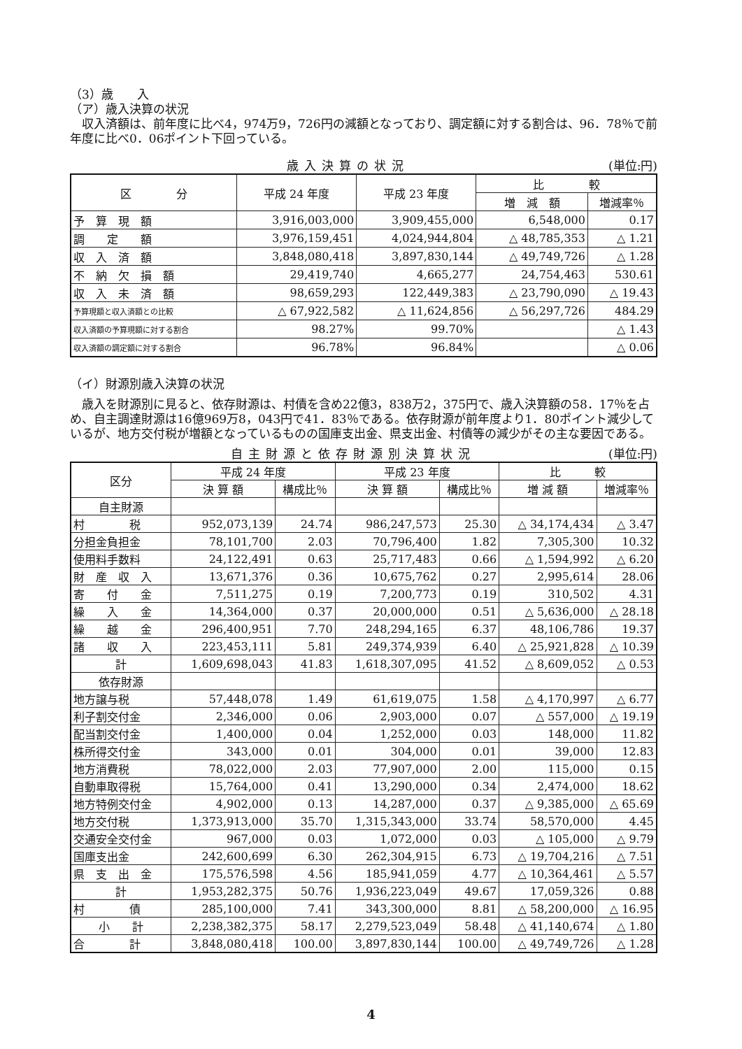（3）歳　　入
（ア）歳入決算の状況
　収入済額は、前年度に比べ4，974万9，726円の減額となっており、調定額に対する割合は、96．78％で前年度に比べ0．06ポイント下回っている。
歳入決算の状況 (単位:円)
| 区 分 | 平成 24 年度 | 平成 23 年度 | 比 較 | |
| --- | --- | --- | --- | --- |
| | | | 増 減 額 | 増減率％ |
| 予 算 現 額 | 3,916,003,000 | 3,909,455,000 | 6,548,000 | 0.17 |
| 調 定 額 | 3,976,159,451 | 4,024,944,804 | △ 48,785,353 | △ 1.21 |
| 収 入 済 額 | 3,848,080,418 | 3,897,830,144 | △ 49,749,726 | △ 1.28 |
| 不 納 欠 損 額 | 29,419,740 | 4,665,277 | 24,754,463 | 530.61 |
| 収 入 未 済 額 | 98,659,293 | 122,449,383 | △ 23,790,090 | △ 19.43 |
| 予算現額と収入済額との比較 | △ 67,922,582 | △ 11,624,856 | △ 56,297,726 | 484.29 |
| 収入済額の予算現額に対する割合 | 98.27% | 99.70% | | △ 1.43 |
| 収入済額の調定額に対する割合 | 96.78% | 96.84% | | △ 0.06 |
（イ）財源別歳入決算の状況
　歳入を財源別に見ると、依存財源は、村債を含め22億3，838万2，375円で、歳入決算額の58．17％を占め、自主調達財源は16億969万8，043円で41．83％である。依存財源が前年度より1．80ポイント減少しているが、地方交付税が増額となっているものの国庫支出金、県支出金、村債等の減少がその主な要因である。
自主財源と依存財源別決算状況 (単位:円)
| 区分 | 平成 24 年度 | | 平成 23 年度 | | 比 較 | |
| --- | --- | --- | --- | --- | --- | --- |
| | 決 算 額 | 構成比％ | 決 算 額 | 構成比％ | 増 減 額 | 増減率％ |
| 自主財源 | | | | | | |
| 村 税 | 952,073,139 | 24.74 | 986,247,573 | 25.30 | △ 34,174,434 | △ 3.47 |
| 分担金負担金 | 78,101,700 | 2.03 | 70,796,400 | 1.82 | 7,305,300 | 10.32 |
| 使用料手数料 | 24,122,491 | 0.63 | 25,717,483 | 0.66 | △ 1,594,992 | △ 6.20 |
| 財 産 収 入 | 13,671,376 | 0.36 | 10,675,762 | 0.27 | 2,995,614 | 28.06 |
| 寄 付 金 | 7,511,275 | 0.19 | 7,200,773 | 0.19 | 310,502 | 4.31 |
| 繰 入 金 | 14,364,000 | 0.37 | 20,000,000 | 0.51 | △ 5,636,000 | △ 28.18 |
| 繰 越 金 | 296,400,951 | 7.70 | 248,294,165 | 6.37 | 48,106,786 | 19.37 |
| 諸 収 入 | 223,453,111 | 5.81 | 249,374,939 | 6.40 | △ 25,921,828 | △ 10.39 |
| 計 | 1,609,698,043 | 41.83 | 1,618,307,095 | 41.52 | △ 8,609,052 | △ 0.53 |
| 依存財源 | | | | | | |
| 地方譲与税 | 57,448,078 | 1.49 | 61,619,075 | 1.58 | △ 4,170,997 | △ 6.77 |
| 利子割交付金 | 2,346,000 | 0.06 | 2,903,000 | 0.07 | △ 557,000 | △ 19.19 |
| 配当割交付金 | 1,400,000 | 0.04 | 1,252,000 | 0.03 | 148,000 | 11.82 |
| 株所得交付金 | 343,000 | 0.01 | 304,000 | 0.01 | 39,000 | 12.83 |
| 地方消費税 | 78,022,000 | 2.03 | 77,907,000 | 2.00 | 115,000 | 0.15 |
| 自動車取得税 | 15,764,000 | 0.41 | 13,290,000 | 0.34 | 2,474,000 | 18.62 |
| 地方特例交付金 | 4,902,000 | 0.13 | 14,287,000 | 0.37 | △ 9,385,000 | △ 65.69 |
| 地方交付税 | 1,373,913,000 | 35.70 | 1,315,343,000 | 33.74 | 58,570,000 | 4.45 |
| 交通安全交付金 | 967,000 | 0.03 | 1,072,000 | 0.03 | △ 105,000 | △ 9.79 |
| 国庫支出金 | 242,600,699 | 6.30 | 262,304,915 | 6.73 | △ 19,704,216 | △ 7.51 |
| 県 支 出 金 | 175,576,598 | 4.56 | 185,941,059 | 4.77 | △ 10,364,461 | △ 5.57 |
| 計 | 1,953,282,375 | 50.76 | 1,936,223,049 | 49.67 | 17,059,326 | 0.88 |
| 村 債 | 285,100,000 | 7.41 | 343,300,000 | 8.81 | △ 58,200,000 | △ 16.95 |
| 小 計 | 2,238,382,375 | 58.17 | 2,279,523,049 | 58.48 | △ 41,140,674 | △ 1.80 |
| 合 計 | 3,848,080,418 | 100.00 | 3,897,830,144 | 100.00 | △ 49,749,726 | △ 1.28 |
4